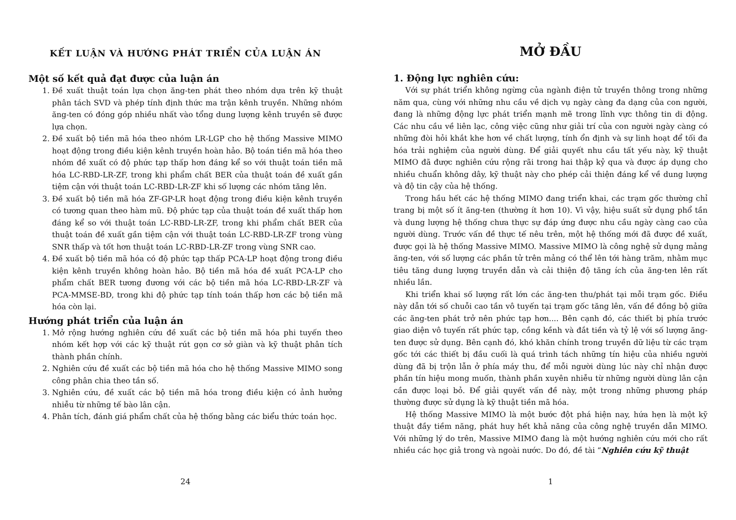KẾT LUẬN VÀ HƯỚNG PHÁT TRIỂN CỦA LUẬN ÁN
Một số kết quả đạt được của luận án
1. Đề xuất thuật toán lựa chọn ăng-ten phát theo nhóm dựa trên kỹ thuật phân tách SVD và phép tính định thức ma trận kênh truyền. Những nhóm ăng-ten có đóng góp nhiều nhất vào tổng dung lượng kênh truyền sẽ được lựa chọn.
2. Đề xuất bộ tiền mã hóa theo nhóm LR-LGP cho hệ thống Massive MIMO hoạt động trong điều kiện kênh truyền hoàn hảo. Bộ toán tiền mã hóa theo nhóm đề xuất có độ phức tạp thấp hơn đáng kể so với thuật toán tiền mã hóa LC-RBD-LR-ZF, trong khi phẩm chất BER của thuật toán đề xuất gần tiệm cận với thuật toán LC-RBD-LR-ZF khi số lượng các nhóm tăng lên.
3. Đề xuất bộ tiền mã hóa ZF-GP-LR hoạt động trong điều kiện kênh truyền có tương quan theo hàm mũ. Độ phức tạp của thuật toán đề xuất thấp hơn đáng kể so với thuật toán LC-RBD-LR-ZF, trong khi phẩm chất BER của thuật toán đề xuất gần tiệm cận với thuật toán LC-RBD-LR-ZF trong vùng SNR thấp và tốt hơn thuật toán LC-RBD-LR-ZF trong vùng SNR cao.
4. Đề xuất bộ tiền mã hóa có độ phức tạp thấp PCA-LP hoạt động trong điều kiện kênh truyền không hoàn hảo. Bộ tiền mã hóa đề xuất PCA-LP cho phẩm chất BER tương đương với các bộ tiền mã hóa LC-RBD-LR-ZF và PCA-MMSE-BD, trong khi độ phức tạp tính toán thấp hơn các bộ tiền mã hóa còn lại.
Hướng phát triển của luận án
1. Mở rộng hướng nghiên cứu đề xuất các bộ tiền mã hóa phi tuyến theo nhóm kết hợp với các kỹ thuật rút gọn cơ sở giàn và kỹ thuật phân tích thành phần chính.
2. Nghiên cứu đề xuất các bộ tiền mã hóa cho hệ thống Massive MIMO song công phân chia theo tần số.
3. Nghiên cứu, đề xuất các bộ tiền mã hóa trong điều kiện có ảnh hưởng nhiễu từ những tế bào lân cận.
4. Phân tích, đánh giá phẩm chất của hệ thống bằng các biểu thức toán học.
24
MỞ ĐẦU
1. Động lực nghiên cứu:
Với sự phát triển không ngừng của ngành điện tử truyền thông trong những năm qua, cùng với những nhu cầu về dịch vụ ngày càng đa dạng của con người, đang là những động lực phát triển mạnh mẽ trong lĩnh vực thông tin di động. Các nhu cầu về liên lạc, công việc cũng như giải trí của con người ngày càng có những đòi hỏi khắt khe hơn về chất lượng, tính ổn định và sự linh hoạt để tối đa hóa trải nghiệm của người dùng. Để giải quyết nhu cầu tất yếu này, kỹ thuật MIMO đã được nghiên cứu rộng rãi trong hai thập kỷ qua và được áp dụng cho nhiều chuẩn không dây, kỹ thuật này cho phép cải thiện đáng kể về dung lượng và độ tin cậy của hệ thống.
Trong hầu hết các hệ thống MIMO đang triển khai, các trạm gốc thường chỉ trang bị một số ít ăng-ten (thường ít hơn 10). Vì vậy, hiệu suất sử dụng phổ tần và dung lượng hệ thống chưa thực sự đáp ứng được nhu cầu ngày càng cao của người dùng. Trước vấn đề thực tế nêu trên, một hệ thống mới đã được đề xuất, được gọi là hệ thống Massive MIMO. Massive MIMO là công nghệ sử dụng mảng ăng-ten, với số lượng các phần tử trên mảng có thể lên tới hàng trăm, nhằm mục tiêu tăng dung lượng truyền dẫn và cải thiện độ tăng ích của ăng-ten lên rất nhiều lần.
Khi triển khai số lượng rất lớn các ăng-ten thu/phát tại mỗi trạm gốc. Điều này dẫn tới số chuỗi cao tần vô tuyến tại trạm gốc tăng lên, vấn đề đồng bộ giữa các ăng-ten phát trở nên phức tạp hơn.... Bên cạnh đó, các thiết bị phía trước giao diện vô tuyến rất phức tạp, cồng kềnh và đắt tiền và tỷ lệ với số lượng ăng-ten được sử dụng. Bên cạnh đó, khó khăn chính trong truyền dữ liệu từ các trạm gốc tới các thiết bị đầu cuối là quá trình tách những tín hiệu của nhiều người dùng đã bị trộn lẫn ở phía máy thu, để mỗi người dùng lúc này chỉ nhận được phần tín hiệu mong muốn, thành phần xuyên nhiễu từ những người dùng lân cận cần được loại bỏ. Để giải quyết vấn đề này, một trong những phương pháp thường được sử dụng là kỹ thuật tiền mã hóa.
Hệ thống Massive MIMO là một bước đột phá hiện nay, hứa hẹn là một kỹ thuật đầy tiềm năng, phát huy hết khả năng của công nghệ truyền dẫn MIMO. Với những lý do trên, Massive MIMO đang là một hướng nghiên cứu mới cho rất nhiều các học giả trong và ngoài nước. Do đó, đề tài “Nghiên cứu kỹ thuật
1